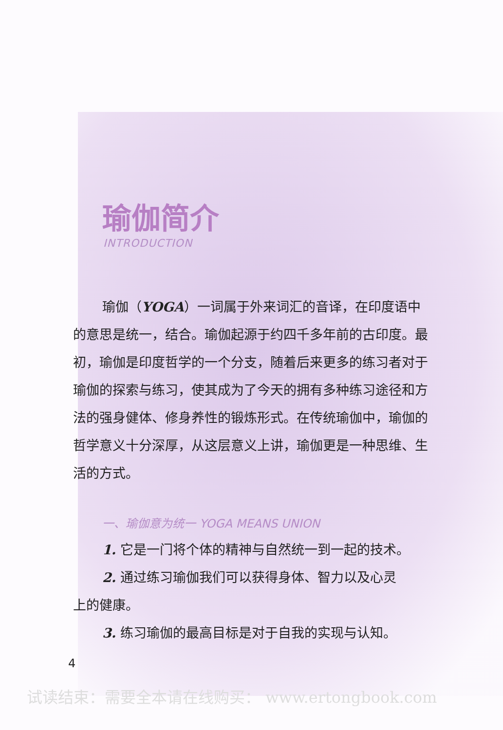瑜伽简介
INTRODUCTION
瑜伽（YOGA）一词属于外来词汇的音译，在印度语中的意思是统一，结合。瑜伽起源于约四千多年前的古印度。最初，瑜伽是印度哲学的一个分支，随着后来更多的练习者对于瑜伽的探索与练习，使其成为了今天的拥有多种练习途径和方法的强身健体、修身养性的锻炼形式。在传统瑜伽中，瑜伽的哲学意义十分深厚，从这层意义上讲，瑜伽更是一种思维、生活的方式。
一、瑜伽意为统一 YOGA MEANS UNION
1. 它是一门将个体的精神与自然统一到一起的技术。
2. 通过练习瑜伽我们可以获得身体、智力以及心灵
上的健康。
3. 练习瑜伽的最高目标是对于自我的实现与认知。
4
试读结束：需要全本请在线购买： www.ertongbook.com